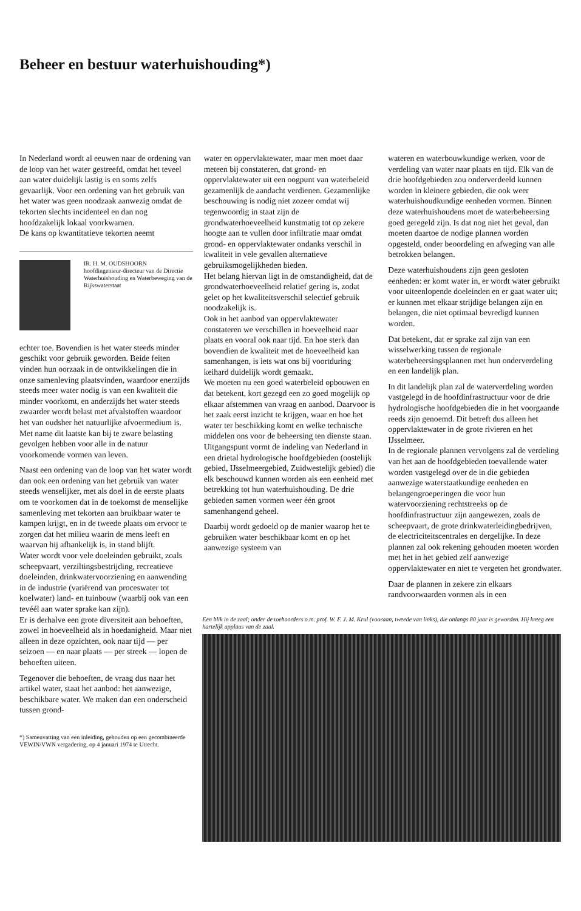Beheer en bestuur waterhuishouding*)
In Nederland wordt al eeuwen naar de ordening van de loop van het water gestreefd, omdat het teveel aan water duidelijk lastig is en soms zelfs gevaarlijk. Voor een ordening van het gebruik van het water was geen noodzaak aanwezig omdat de tekorten slechts incidenteel en dan nog hoofdzakelijk lokaal voorkwamen.
De kans op kwantitatieve tekorten neemt
IR. H. M. OUDSHOORN
hoofdingenieur-directeur van de Directie Waterhuishouding en Waterbeweging van de Rijkswaterstaat
echter toe. Bovendien is het water steeds minder geschikt voor gebruik geworden. Beide feiten vinden hun oorzaak in de ontwikkelingen die in onze samenleving plaatsvinden, waardoor enerzijds steeds meer water nodig is van een kwaliteit die minder voorkomt, en anderzijds het water steeds zwaarder wordt belast met afvalstoffen waardoor het van oudsher het natuurlijke afvoermedium is. Met name dit laatste kan bij te zware belasting gevolgen hebben voor alle in de natuur voorkomende vormen van leven.
Naast een ordening van de loop van het water wordt dan ook een ordening van het gebruik van water steeds wenselijker, met als doel in de eerste plaats om te voorkomen dat in de toekomst de menselijke samenleving met tekorten aan bruikbaar water te kampen krijgt, en in de tweede plaats om ervoor te zorgen dat het milieu waarin de mens leeft en waarvan hij afhankelijk is, in stand blijft.
Water wordt voor vele doeleinden gebruikt, zoals scheepvaart, verziltingsbestrijding, recreatieve doeleinden, drinkwatervoorziening en aanwending in de industrie (variërend van proceswater tot koelwater) land- en tuinbouw (waarbij ook van een tevéél aan water sprake kan zijn).
Er is derhalve een grote diversiteit aan behoeften, zowel in hoeveelheid als in hoedanigheid. Maar niet alleen in deze opzichten, ook naar tijd — per seizoen — en naar plaats — per streek — lopen de behoeften uiteen.
Tegenover die behoeften, de vraag dus naar het artikel water, staat het aanbod: het aanwezige, beschikbare water. We maken dan een onderscheid tussen grond-
*) Samenvatting van een inleiding, gehouden op een gecombineerde VEWIN/VWN vergadering, op 4 januari 1974 te Utrecht.
water en oppervlaktewater, maar men moet daar meteen bij constateren, dat grond- en oppervlaktewater uit een oogpunt van waterbeleid gezamenlijk de aandacht verdienen. Gezamenlijke beschouwing is nodig niet zozeer omdat wij tegenwoordig in staat zijn de grondwaterhoeveelheid kunstmatig tot op zekere hoogte aan te vullen door infiltratie maar omdat grond- en oppervlaktewater ondanks verschil in kwaliteit in vele gevallen alternatieve gebruiksmogelijkheden bieden.
Het belang hiervan ligt in de omstandigheid, dat de grondwaterhoeveelheid relatief gering is, zodat gelet op het kwaliteitsverschil selectief gebruik noodzakelijk is.
Ook in het aanbod van oppervlaktewater constateren we verschillen in hoeveelheid naar plaats en vooral ook naar tijd. En hoe sterk dan bovendien de kwaliteit met de hoeveelheid kan samenhangen, is iets wat ons bij voortduring keihard duidelijk wordt gemaakt.
We moeten nu een goed waterbeleid opbouwen en dat betekent, kort gezegd een zo goed mogelijk op elkaar afstemmen van vraag en aanbod. Daarvoor is het zaak eerst inzicht te krijgen, waar en hoe het water ter beschikking komt en welke technische middelen ons voor de beheersing ten dienste staan.
Uitgangspunt vormt de indeling van Nederland in een drietal hydrologische hoofdgebieden (oostelijk gebied, IJsselmeergebied, Zuidwestelijk gebied) die elk beschouwd kunnen worden als een eenheid met betrekking tot hun waterhuishouding. De drie gebieden samen vormen weer één groot samenhangend geheel.
Daarbij wordt gedoeld op de manier waarop het te gebruiken water beschikbaar komt en op het aanwezige systeem van
wateren en waterbouwkundige werken, voor de verdeling van water naar plaats en tijd. Elk van de drie hoofdgebieden zou onderverdeeld kunnen worden in kleinere gebieden, die ook weer waterhuishoudkundige eenheden vormen. Binnen deze waterhuishoudens moet de waterbeheersing goed geregeld zijn. Is dat nog niet het geval, dan moeten daartoe de nodige plannen worden opgesteld, onder beoordeling en afweging van alle betrokken belangen.
Deze waterhuishoudens zijn geen gesloten eenheden: er komt water in, er wordt water gebruikt voor uiteenlopende doeleinden en er gaat water uit; er kunnen met elkaar strijdige belangen zijn en belangen, die niet optimaal bevredigd kunnen worden.
Dat betekent, dat er sprake zal zijn van een wisselwerking tussen de regionale waterbeheersingsplannen met hun onderverdeling en een landelijk plan.
In dit landelijk plan zal de waterverdeling worden vastgelegd in de hoofdinfrastructuur voor de drie hydrologische hoofdgebieden die in het voorgaande reeds zijn genoemd. Dit betreft dus alleen het oppervlaktewater in de grote rivieren en het IJsselmeer.
In de regionale plannen vervolgens zal de verdeling van het aan de hoofdgebieden toevallende water worden vastgelegd over de in die gebieden aanwezige waterstaatkundige eenheden en belangengroeperingen die voor hun watervoorziening rechtstreeks op de hoofdinfrastructuur zijn aangewezen, zoals de scheepvaart, de grote drinkwaterleidingbedrijven, de electriciteitscentrales en dergelijke. In deze plannen zal ook rekening gehouden moeten worden met het in het gebied zelf aanwezige oppervlaktewater en niet te vergeten het grondwater.
Daar de plannen in zekere zin elkaars randvoorwaarden vormen als in een
Een blik in de zaal; onder de toehoorders o.m. prof. W. F. J. M. Krul (vooraan, tweede van links), die onlangs 80 jaar is geworden. Hij kreeg een hartelijk applaus van de zaal.